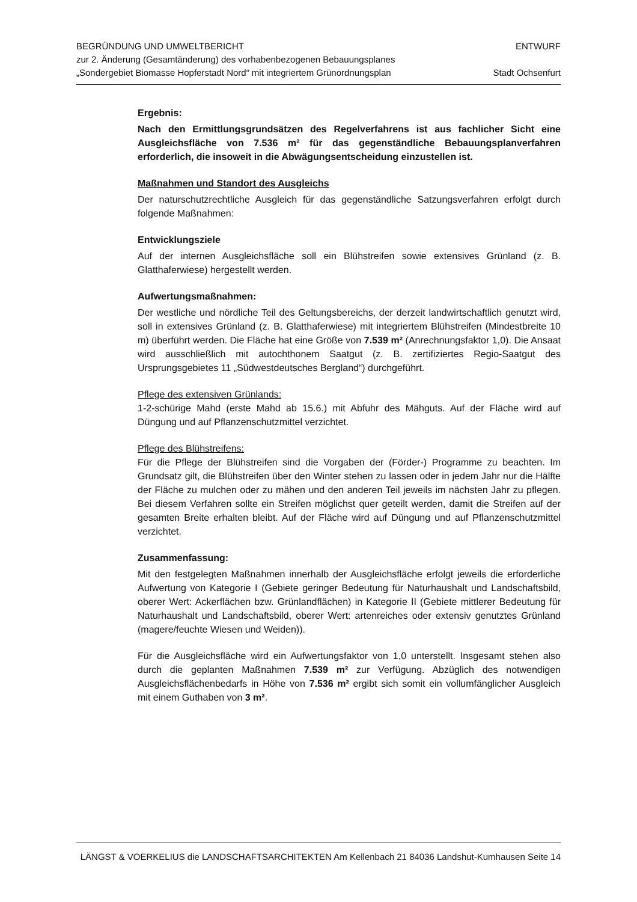BEGRÜNDUNG UND UMWELTBERICHT
zur 2. Änderung (Gesamtänderung) des vorhabenbezogenen Bebauungsplanes
„Sondergebiet Biomasse Hopferstadt Nord“ mit integriertem Grünordnungsplan
ENTWURF
Stadt Ochsenfurt
Ergebnis:
Nach den Ermittlungsgrundsätzen des Regelverfahrens ist aus fachlicher Sicht eine Ausgleichsfläche von 7.536 m² für das gegenständliche Bebauungsplanverfahren erforderlich, die insoweit in die Abwägungsentscheidung einzustellen ist.
Maßnahmen und Standort des Ausgleichs
Der naturschutzrechtliche Ausgleich für das gegenständliche Satzungsverfahren erfolgt durch folgende Maßnahmen:
Entwicklungsziele
Auf der internen Ausgleichsfläche soll ein Blühstreifen sowie extensives Grünland (z. B. Glatthaferwiese) hergestellt werden.
Aufwertungsmaßnahmen:
Der westliche und nördliche Teil des Geltungsbereichs, der derzeit landwirtschaftlich genutzt wird, soll in extensives Grünland (z. B. Glatthaferwiese) mit integriertem Blühstreifen (Mindestbreite 10 m) überführt werden. Die Fläche hat eine Größe von 7.539 m² (Anrechnungsfaktor 1,0). Die Ansaat wird ausschließlich mit autochthonem Saatgut (z. B. zertifiziertes Regio-Saatgut des Ursprungsgebietes 11 „Südwestdeutsches Bergland“) durchgeführt.
Pflege des extensiven Grünlands:
1-2-schürige Mahd (erste Mahd ab 15.6.) mit Abfuhr des Mähguts. Auf der Fläche wird auf Düngung und auf Pflanzenschutzmittel verzichtet.
Pflege des Blühstreifens:
Für die Pflege der Blühstreifen sind die Vorgaben der (Förder-) Programme zu beachten. Im Grundsatz gilt, die Blühstreifen über den Winter stehen zu lassen oder in jedem Jahr nur die Hälfte der Fläche zu mulchen oder zu mähen und den anderen Teil jeweils im nächsten Jahr zu pflegen. Bei diesem Verfahren sollte ein Streifen möglichst quer geteilt werden, damit die Streifen auf der gesamten Breite erhalten bleibt. Auf der Fläche wird auf Düngung und auf Pflanzenschutzmittel verzichtet.
Zusammenfassung:
Mit den festgelegten Maßnahmen innerhalb der Ausgleichsfläche erfolgt jeweils die erforderliche Aufwertung von Kategorie I (Gebiete geringer Bedeutung für Naturhaushalt und Landschaftsbild, oberer Wert: Ackerflächen bzw. Grünlandflächen) in Kategorie II (Gebiete mittlerer Bedeutung für Naturhaushalt und Landschaftsbild, oberer Wert: artenreiches oder extensiv genutztes Grünland (magere/feuchte Wiesen und Weiden)).
Für die Ausgleichsfläche wird ein Aufwertungsfaktor von 1,0 unterstellt. Insgesamt stehen also durch die geplanten Maßnahmen 7.539 m² zur Verfügung. Abzüglich des notwendigen Ausgleichsflächenbedarfs in Höhe von 7.536 m² ergibt sich somit ein vollumfänglicher Ausgleich mit einem Guthaben von 3 m².
LÄNGST & VOERKELIUS die LANDSCHAFTSARCHITEKTEN Am Kellenbach 21 84036 Landshut-Kumhausen Seite 14